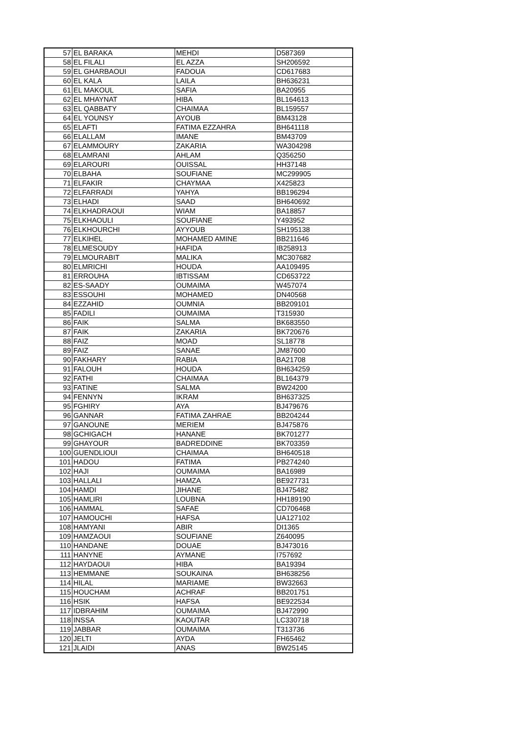| 57 | EL BARAKA | MEHDI | D587369 |
| 58 | EL FILALI | EL AZZA | SH206592 |
| 59 | EL GHARBAOUI | FADOUA | CD617683 |
| 60 | EL KALA | LAILA | BH636231 |
| 61 | EL MAKOUL | SAFIA | BA20955 |
| 62 | EL MHAYNAT | HIBA | BL164613 |
| 63 | EL QABBATY | CHAIMAA | BL159557 |
| 64 | EL YOUNSY | AYOUB | BM43128 |
| 65 | ELAFTI | FATIMA EZZAHRA | BH641118 |
| 66 | ELALLAM | IMANE | BM43709 |
| 67 | ELAMMOURY | ZAKARIA | WA304298 |
| 68 | ELAMRANI | AHLAM | Q356250 |
| 69 | ELAROURI | OUISSAL | HH37148 |
| 70 | ELBAHA | SOUFIANE | MC299905 |
| 71 | ELFAKIR | CHAYMAA | X425823 |
| 72 | ELFARRADI | YAHYA | BB196294 |
| 73 | ELHADI | SAAD | BH640692 |
| 74 | ELKHADRAOUI | WIAM | BA18857 |
| 75 | ELKHAOULI | SOUFIANE | Y493952 |
| 76 | ELKHOURCHI | AYYOUB | SH195138 |
| 77 | ELKIHEL | MOHAMED AMINE | BB211646 |
| 78 | ELMESOUDY | HAFIDA | IB258913 |
| 79 | ELMOURABIT | MALIKA | MC307682 |
| 80 | ELMRICHI | HOUDA | AA109495 |
| 81 | ERROUHA | IBTISSAM | CD653722 |
| 82 | ES-SAADY | OUMAIMA | W457074 |
| 83 | ESSOUHI | MOHAMED | DN40568 |
| 84 | EZZAHID | OUMNIA | BB209101 |
| 85 | FADILI | OUMAIMA | T315930 |
| 86 | FAIK | SALMA | BK683550 |
| 87 | FAIK | ZAKARIA | BK720676 |
| 88 | FAIZ | MOAD | SL18778 |
| 89 | FAIZ | SANAE | JM87600 |
| 90 | FAKHARY | RABIA | BA21708 |
| 91 | FALOUH | HOUDA | BH634259 |
| 92 | FATHI | CHAIMAA | BL164379 |
| 93 | FATINE | SALMA | BW24200 |
| 94 | FENNYN | IKRAM | BH637325 |
| 95 | FGHIRY | AYA | BJ479676 |
| 96 | GANNAR | FATIMA ZAHRAE | BB204244 |
| 97 | GANOUNE | MERIEM | BJ475876 |
| 98 | GCHIGACH | HANANE | BK701277 |
| 99 | GHAYOUR | BADREDDINE | BK703359 |
| 100 | GUENDLIOUI | CHAIMAA | BH640518 |
| 101 | HADOU | FATIMA | PB274240 |
| 102 | HAJI | OUMAIMA | BA16989 |
| 103 | HALLALI | HAMZA | BE927731 |
| 104 | HAMDI | JIHANE | BJ475482 |
| 105 | HAMLIRI | LOUBNA | HH189190 |
| 106 | HAMMAL | SAFAE | CD706468 |
| 107 | HAMOUCHI | HAFSA | UA127102 |
| 108 | HAMYANI | ABIR | DI1365 |
| 109 | HAMZAOUI | SOUFIANE | Z640095 |
| 110 | HANDANE | DOUAE | BJ473016 |
| 111 | HANYNE | AYMANE | I757692 |
| 112 | HAYDAOUI | HIBA | BA19394 |
| 113 | HEMMANE | SOUKAINA | BH638256 |
| 114 | HILAL | MARIAME | BW32663 |
| 115 | HOUCHAM | ACHRAF | BB201751 |
| 116 | HSIK | HAFSA | BE922534 |
| 117 | IDBRAHIM | OUMAIMA | BJ472990 |
| 118 | INSSA | KAOUTAR | LC330718 |
| 119 | JABBAR | OUMAIMA | T313736 |
| 120 | JELTI | AYDA | FH65462 |
| 121 | JLAIDI | ANAS | BW25145 |